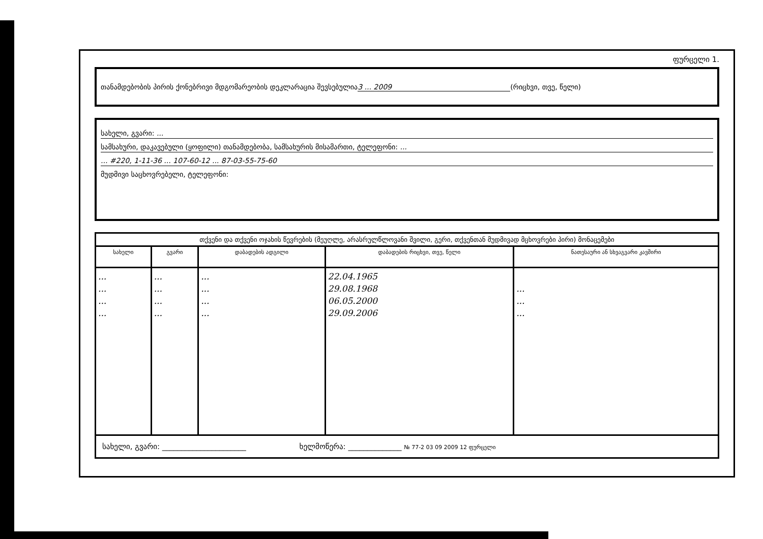ფურცელი 1.
თანამდებობის პირის ქონებრივი მდგომარეობის დეკლარაცია შევსებულია 3 ... 2009 (რიცხვი, თვე, წელი)
სახელი, გვარი: ...
სამსახური, დაკავებული (ყოფილი) თანამდებობა, სამსახურის მისამართი, ტელეფონი: ...
... #220, 1-11-36 ... 107-60-12 ... 87-03-55-75-60
მუდმივი საცხოვრებელი, ტელეფონი:
| თქვენი და თქვენი ოჯახის წევრების (მეუღლე, არასრულწლოვანი შვილი, გერი, თქვენთან მუდმივად მცხოვრები პირი) მონაცემები | | | | |
| --- | --- | --- | --- | --- |
| სახელი | გვარი | დაბადების ადგილი | დაბადების რიცხვი, თვე, წელი | ნათესაური ან სხვაგვარი კავშირი |
| ... ... ... ... | ... ... ... ... | ... ... ... ... | 22.04.1965 29.08.1968 06.05.2000 29.09.2006 | ... ... ... |
| სახელი, გვარი: ______________________ ხელმოწერა: ______________ № 77-2 03 09 2009 12 ფურცელი | | | | |